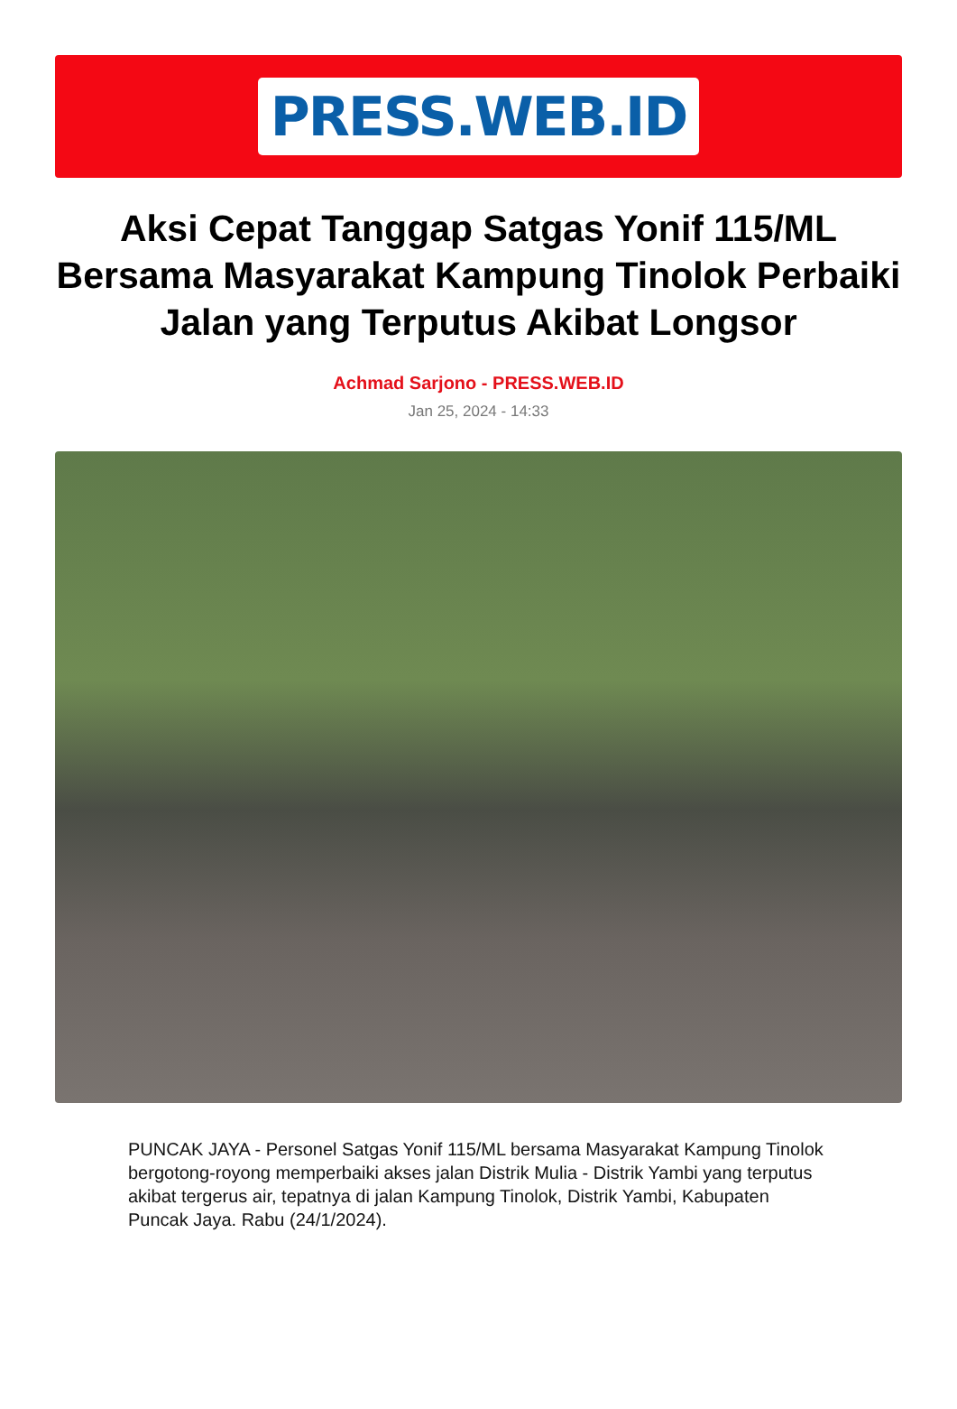PRESS.WEB.ID
Aksi Cepat Tanggap Satgas Yonif 115/ML Bersama Masyarakat Kampung Tinolok Perbaiki Jalan yang Terputus Akibat Longsor
Achmad Sarjono - PRESS.WEB.ID
Jan 25, 2024 - 14:33
PUNCAK JAYA - Personel Satgas Yonif 115/ML bersama Masyarakat Kampung Tinolok bergotong-royong memperbaiki akses jalan Distrik Mulia - Distrik Yambi yang terputus akibat tergerus air, tepatnya di jalan Kampung Tinolok, Distrik Yambi, Kabupaten Puncak Jaya. Rabu (24/1/2024).